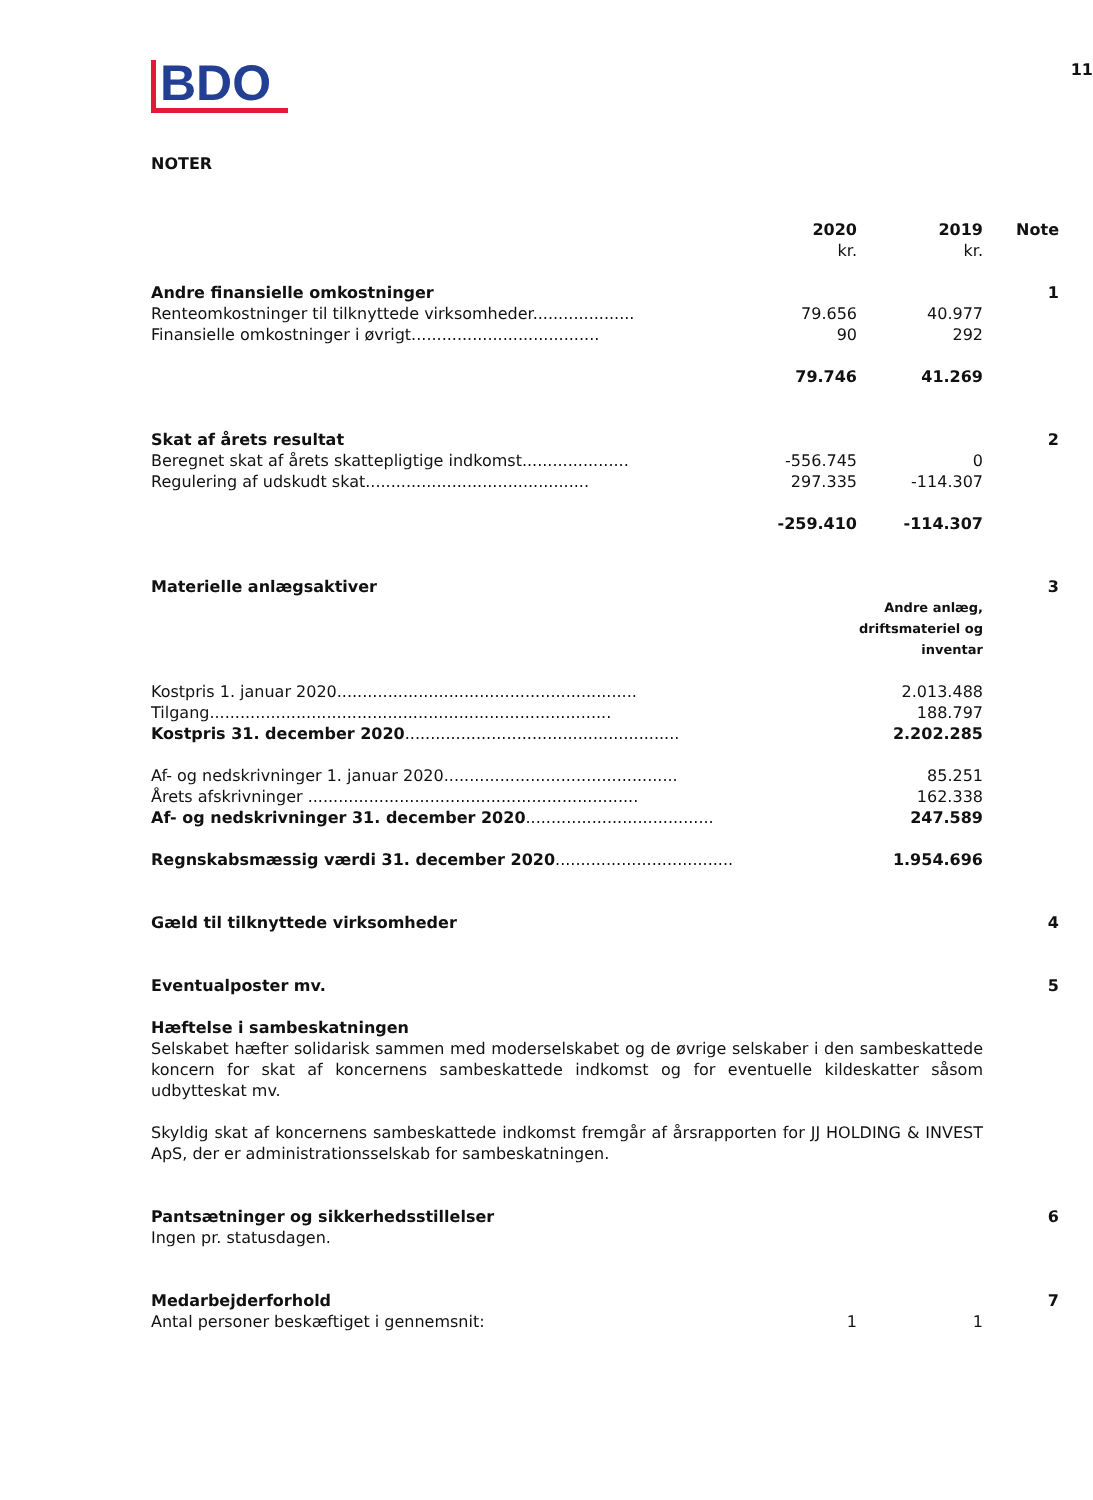11
BDO
NOTER
| | 2020 kr. | 2019 kr. | Note |
| --- | --- | --- | --- |
| Andre finansielle omkostninger | | | 1 |
| Renteomkostninger til tilknyttede virksomheder.................... | 79.656 | 40.977 | |
| Finansielle omkostninger i øvrigt..................................... | 90 | 292 | |
| | 79.746 | 41.269 | |
| Skat af årets resultat | | | 2 |
| Beregnet skat af årets skattepligtige indkomst..................... | -556.745 | 0 | |
| Regulering af udskudt skat............................................ | 297.335 | -114.307 | |
| | -259.410 | -114.307 | |
| Materielle anlægsaktiver | | | 3 |
| | | Andre anlæg, driftsmateriel og inventar | |
| Kostpris 1. januar 2020........................................................... | | 2.013.488 | |
| Tilgang............................................................................... | | 188.797 | |
| Kostpris 31. december 2020 ...................................................... | | 2.202.285 | |
| Af- og nedskrivninger 1. januar 2020.............................................. | | 85.251 | |
| Årets afskrivninger ................................................................. | | 162.338 | |
| Af- og nedskrivninger 31. december 2020 ..................................... | | 247.589 | |
| Regnskabsmæssig værdi 31. december 2020 ................................... | | 1.954.696 | |
| Gæld til tilknyttede virksomheder | | | 4 |
| Eventualposter mv. | | | 5 |
| Hæftelse i sambeskatningen Selskabet hæfter solidarisk sammen med moderselskabet og de øvrige selskaber i den sambeskattede koncern for skat af koncernens sambeskattede indkomst og for eventuelle kildeskatter såsom udbytteskat mv. Skyldig skat af koncernens sambeskattede indkomst fremgår af årsrapporten for JJ HOLDING & INVEST ApS, der er administrationsselskab for sambeskatningen. | | | |
| Pantsætninger og sikkerhedsstillelser Ingen pr. statusdagen. | | | 6 |
| Medarbejderforhold | | | 7 |
| Antal personer beskæftiget i gennemsnit: | 1 | 1 | |